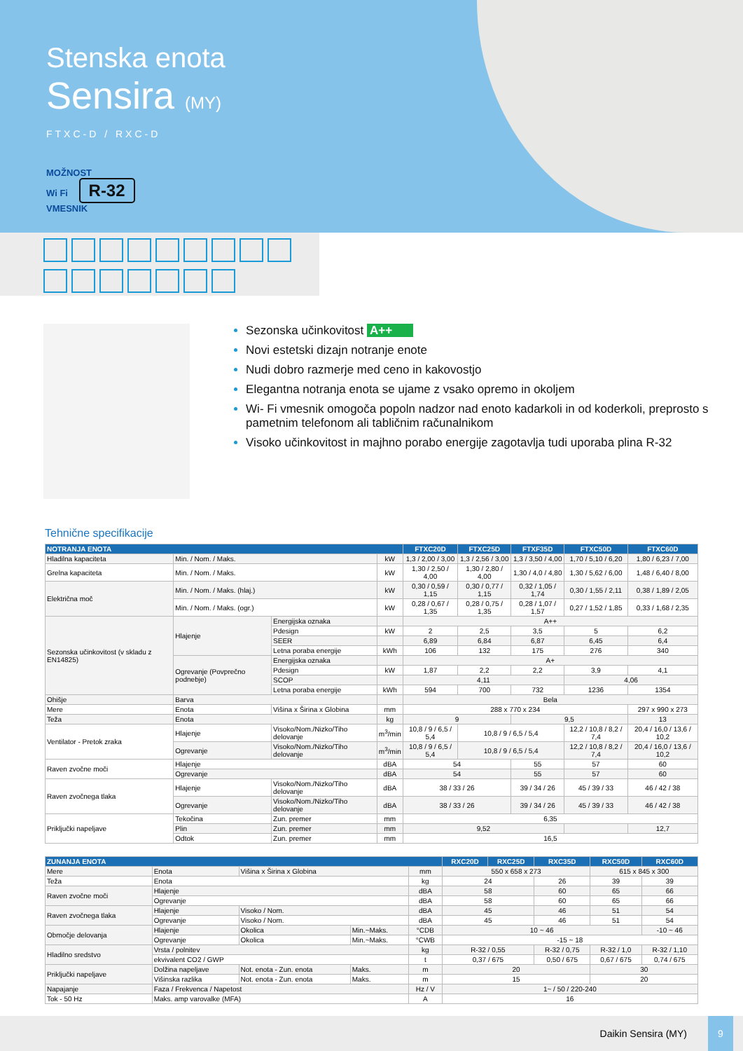Stenska enota
Sensira (MY)
FTXC-D / RXC-D
MOŽNOST
Wi Fi R-32
VMESNIK
Sezonska učinkovitost A++
Novi estetski dizajn notranje enote
Nudi dobro razmerje med ceno in kakovostjo
Elegantna notranja enota se ujame z vsako opremo in okoljem
Wi- Fi vmesnik omogoča popoln nadzor nad enoto kadarkoli in od koderkoli, preprosto s pametnim telefonom ali tabličnim računalnikom
Visoko učinkovitost in majhno porabo energije zagotavlja tudi uporaba plina R-32
Tehnične specifikacije
| NOTRANJA ENOTA | | | | FTXC20D | FTXC25D | FTXF35D | FTXC50D | FTXC60D |
| --- | --- | --- | --- | --- | --- | --- | --- | --- |
| Hladilna kapaciteta | Min. / Nom. / Maks. | | kW | 1,3 / 2,00 / 3,00 | 1,3 / 2,56 / 3,00 | 1,3 / 3,50 / 4,00 | 1,70 / 5,10 / 6,20 | 1,80 / 6,23 / 7,00 |
| Grelna kapaciteta | Min. / Nom. / Maks. | | kW | 1,30 / 2,50 / 4,00 | 1,30 / 2,80 / 4,00 | 1,30 / 4,0 / 4,80 | 1,30 / 5,62 / 6,00 | 1,48 / 6,40 / 8,00 |
| Električna moč | Min. / Nom. / Maks. (hlaj.) | | kW | 0,30 / 0,59 / 1,15 | 0,30 / 0,77 / 1,15 | 0,32 / 1,05 / 1,74 | 0,30 / 1,55 / 2,11 | 0,38 / 1,89 / 2,05 |
| | Min. / Nom. / Maks. (ogr.) | | kW | 0,28 / 0,67 / 1,35 | 0,28 / 0,75 / 1,35 | 0,28 / 1,07 / 1,57 | 0,27 / 1,52 / 1,85 | 0,33 / 1,68 / 2,35 |
| Sezonska učinkovitost (v skladu z EN14825) | Hlajenje | Energijska oznaka | | A++ | | | | |
| | | Pdesign | kW | 2 | 2,5 | 3,5 | 5 | 6,2 |
| | | SEER | | 6,89 | 6,84 | 6,87 | 6,45 | 6,4 |
| | | Letna poraba energije | kWh | 106 | 132 | 175 | 276 | 340 |
| | Ogrevanje (Povprečno podnebje) | Energijska oznaka | | A+ | | | | |
| | | Pdesign | kW | 1,87 | 2,2 | 2,2 | 3,9 | 4,1 |
| | | SCOP | | 4,11 | | | 4,06 | |
| | | Letna poraba energije | kWh | 594 | 700 | 732 | 1236 | 1354 |
| Ohišje | Barva | | | Bela | | | | |
| Mere | Enota | Višina x Širina x Globina | mm | 288 x 770 x 234 | | | | 297 x 990 x 273 |
| Teža | Enota | | kg | 9 | | 9,5 | | 13 |
| Ventilator - Pretok zraka | Hlajenje | Visoko/Nom./Nizko/Tiho delovanje | m<sup>3</sup>/min | 10,8 / 9 / 6,5 / 5,4 | 10,8 / 9 / 6,5 / 5,4 | | 12,2 / 10,8 / 8,2 / 7,4 | 20,4 / 16,0 / 13,6 / 10,2 |
| | Ogrevanje | Visoko/Nom./Nizko/Tiho delovanje | m<sup>3</sup>/min | 10,8 / 9 / 6,5 / 5,4 | 10,8 / 9 / 6,5 / 5,4 | | 12,2 / 10,8 / 8,2 / 7,4 | 20,4 / 16,0 / 13,6 / 10,2 |
| Raven zvočne moči | Hlajenje | | dBA | 54 | | 55 | 57 | 60 |
| | Ogrevanje | | dBA | 54 | | 55 | 57 | 60 |
| Raven zvočnega tlaka | Hlajenje | Visoko/Nom./Nizko/Tiho delovanje | dBA | 38 / 33 / 26 | | 39 / 34 / 26 | 45 / 39 / 33 | 46 / 42 / 38 |
| | Ogrevanje | Visoko/Nom./Nizko/Tiho delovanje | dBA | 38 / 33 / 26 | | 39 / 34 / 26 | 45 / 39 / 33 | 46 / 42 / 38 |
| Priključki napeljave | Tekočina | Zun. premer | mm | 6,35 | | | | |
| | Plin | Zun. premer | mm | 9,52 | | | | 12,7 |
| | Odtok | Zun. premer | mm | 16,5 | | | | |
| ZUNANJA ENOTA | | | | | RXC20D | RXC25D | RXC35D | RXC50D | RXC60D |
| --- | --- | --- | --- | --- | --- | --- | --- | --- | --- |
| Mere | Enota | Višina x Širina x Globina | | mm | 550 x 658 x 273 | | | 615 x 845 x 300 | |
| Teža | Enota | | | kg | 24 | | 26 | 39 | 39 |
| Raven zvočne moči | Hlajenje | | | dBA | 58 | | 60 | 65 | 66 |
| | Ogrevanje | | | dBA | 58 | | 60 | 65 | 66 |
| Raven zvočnega tlaka | Hlajenje | Visoko / Nom. | | dBA | 45 | | 46 | 51 | 54 |
| | Ogrevanje | Visoko / Nom. | | dBA | 45 | | 46 | 51 | 54 |
| Območje delovanja | Hlajenje | Okolica | Min.~Maks. | °CDB | 10 ~ 46 | | | | -10 ~ 46 |
| | Ogrevanje | Okolica | Min.~Maks. | °CWB | -15 ~ 18 | | | | |
| Hladilno sredstvo | Vrsta / polnitev | | | kg | R-32 / 0,55 | | R-32 / 0,75 | R-32 / 1,0 | R-32 / 1,10 |
| | ekvivalent CO2 / GWP | | | t | 0,37 / 675 | | 0,50 / 675 | 0,67 / 675 | 0,74 / 675 |
| Priključki napeljave | Dolžina napeljave | Not. enota - Zun. enota | Maks. | m | 20 | | | 30 | |
| | Višinska razlika | Not. enota - Zun. enota | Maks. | m | 15 | | | 20 | |
| Napajanje | Faza / Frekvenca / Napetost | | | Hz / V | 1~ / 50 / 220-240 | | | | |
| Tok - 50 Hz | Maks. amp varovalke (MFA) | | | A | 16 | | | | |
Daikin Sensira (MY) 9